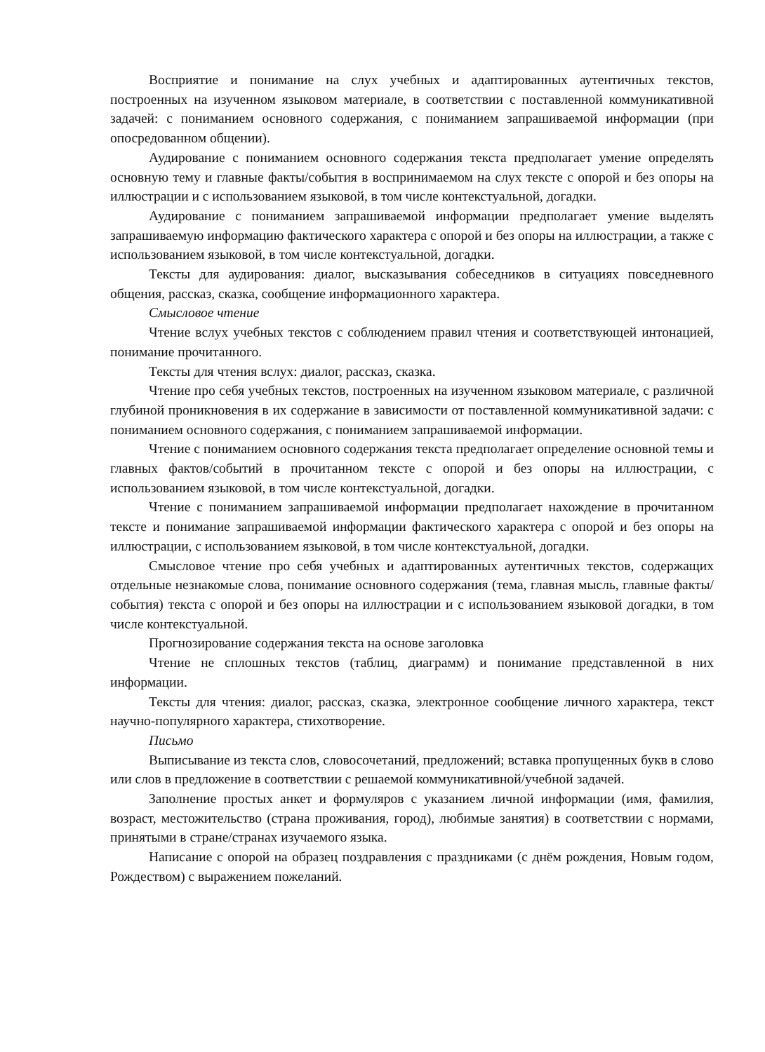Восприятие и понимание на слух учебных и адаптированных аутентичных текстов, построенных на изученном языковом материале, в соответствии с поставленной коммуникативной задачей: с пониманием основного содержания, с пониманием запрашиваемой информации (при опосредованном общении).
Аудирование с пониманием основного содержания текста предполагает умение определять основную тему и главные факты/события в воспринимаемом на слух тексте с опорой и без опоры на иллюстрации и с использованием языковой, в том числе контекстуальной, догадки.
Аудирование с пониманием запрашиваемой информации предполагает умение выделять запрашиваемую информацию фактического характера с опорой и без опоры на иллюстрации, а также с использованием языковой, в том числе контекстуальной, догадки.
Тексты для аудирования: диалог, высказывания собеседников в ситуациях повседневного общения, рассказ, сказка, сообщение информационного характера.
Смысловое чтение
Чтение вслух учебных текстов с соблюдением правил чтения и соответствующей интонацией, понимание прочитанного.
Тексты для чтения вслух: диалог, рассказ, сказка.
Чтение про себя учебных текстов, построенных на изученном языковом материале, с различной глубиной проникновения в их содержание в зависимости от поставленной коммуникативной задачи: с пониманием основного содержания, с пониманием запрашиваемой информации.
Чтение с пониманием основного содержания текста предполагает определение основной темы и главных фактов/событий в прочитанном тексте с опорой и без опоры на иллюстрации, с использованием языковой, в том числе контекстуальной, догадки.
Чтение с пониманием запрашиваемой информации предполагает нахождение в прочитанном тексте и понимание запрашиваемой информации фактического характера с опорой и без опоры на иллюстрации, с использованием языковой, в том числе контекстуальной, догадки.
Смысловое чтение про себя учебных и адаптированных аутентичных текстов, содержащих отдельные незнакомые слова, понимание основного содержания (тема, главная мысль, главные факты/события) текста с опорой и без опоры на иллюстрации и с использованием языковой догадки, в том числе контекстуальной.
Прогнозирование содержания текста на основе заголовка
Чтение не сплошных текстов (таблиц, диаграмм) и понимание представленной в них информации.
Тексты для чтения: диалог, рассказ, сказка, электронное сообщение личного характера, текст научно-популярного характера, стихотворение.
Письмо
Выписывание из текста слов, словосочетаний, предложений; вставка пропущенных букв в слово или слов в предложение в соответствии с решаемой коммуникативной/учебной задачей.
Заполнение простых анкет и формуляров с указанием личной информации (имя, фамилия, возраст, местожительство (страна проживания, город), любимые занятия) в соответствии с нормами, принятыми в стране/странах изучаемого языка.
Написание с опорой на образец поздравления с праздниками (с днём рождения, Новым годом, Рождеством) с выражением пожеланий.